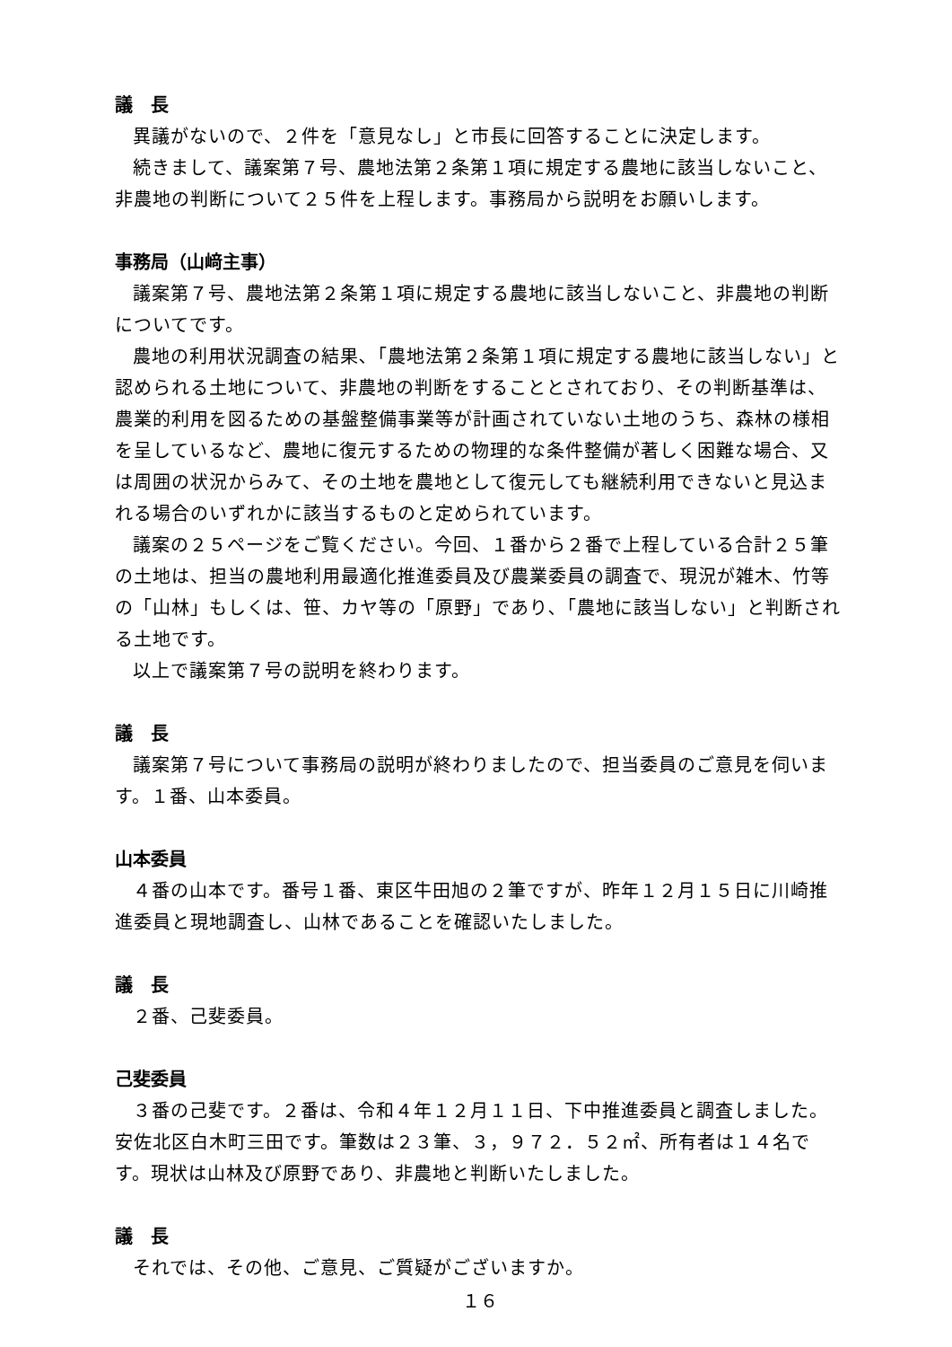議　長
異議がないので、２件を「意見なし」と市長に回答することに決定します。
続きまして、議案第７号、農地法第２条第１項に規定する農地に該当しないこと、非農地の判断について２５件を上程します。事務局から説明をお願いします。
事務局（山﨑主事）
議案第７号、農地法第２条第１項に規定する農地に該当しないこと、非農地の判断についてです。
農地の利用状況調査の結果､「農地法第２条第１項に規定する農地に該当しない」と認められる土地について、非農地の判断をすることとされており、その判断基準は、農業的利用を図るための基盤整備事業等が計画されていない土地のうち、森林の様相を呈しているなど、農地に復元するための物理的な条件整備が著しく困難な場合、又は周囲の状況からみて、その土地を農地として復元しても継続利用できないと見込まれる場合のいずれかに該当するものと定められています。
議案の２５ページをご覧ください。今回、１番から２番で上程している合計２５筆の土地は、担当の農地利用最適化推進委員及び農業委員の調査で、現況が雑木、竹等の「山林」もしくは、笹、カヤ等の「原野」であり､「農地に該当しない」と判断される土地です。
以上で議案第７号の説明を終わります。
議　長
議案第７号について事務局の説明が終わりましたので、担当委員のご意見を伺います。１番、山本委員。
山本委員
４番の山本です。番号１番、東区牛田旭の２筆ですが、昨年１２月１５日に川崎推進委員と現地調査し、山林であることを確認いたしました。
議　長
２番、己斐委員。
己斐委員
３番の己斐です。２番は、令和４年１２月１１日、下中推進委員と調査しました。安佐北区白木町三田です。筆数は２３筆、３，９７２．５２㎡、所有者は１４名です。現状は山林及び原野であり、非農地と判断いたしました。
議　長
それでは、その他、ご意見、ご質疑がございますか。
１６